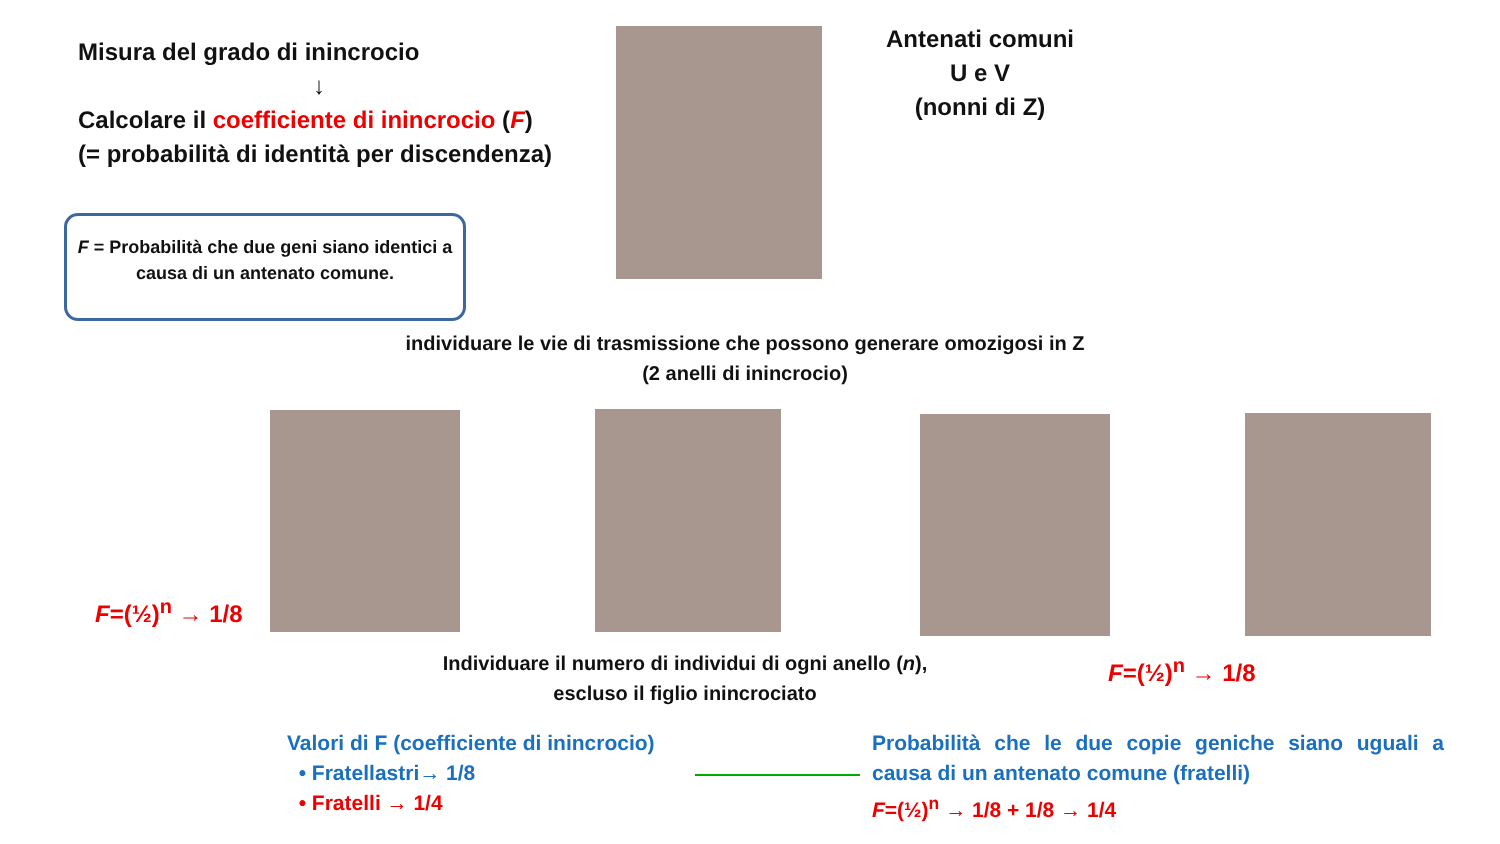Misura del grado di inincrocio
↓
Calcolare il coefficiente di inincrocio (F)
(= probabilità di identità per discendenza)
F = Probabilità che due geni siano identici a causa di un antenato comune.
Antenati comuni
U e V
(nonni di Z)
individuare le vie di trasmissione che possono generare omozigosi in Z
(2 anelli di inincrocio)
F=(½)<sup>n</sup> → 1/8
Individuare il numero di individui di ogni anello (n),
escluso il figlio inincrociato
F=(½)<sup>n</sup> → 1/8
Valori di F (coefficiente di inincrocio)
• Fratellastri→ 1/8
• Fratelli → 1/4
Probabilità che le due copie geniche siano uguali a causa di un antenato comune (fratelli)
F=(½)<sup>n</sup> → 1/8 + 1/8 → 1/4